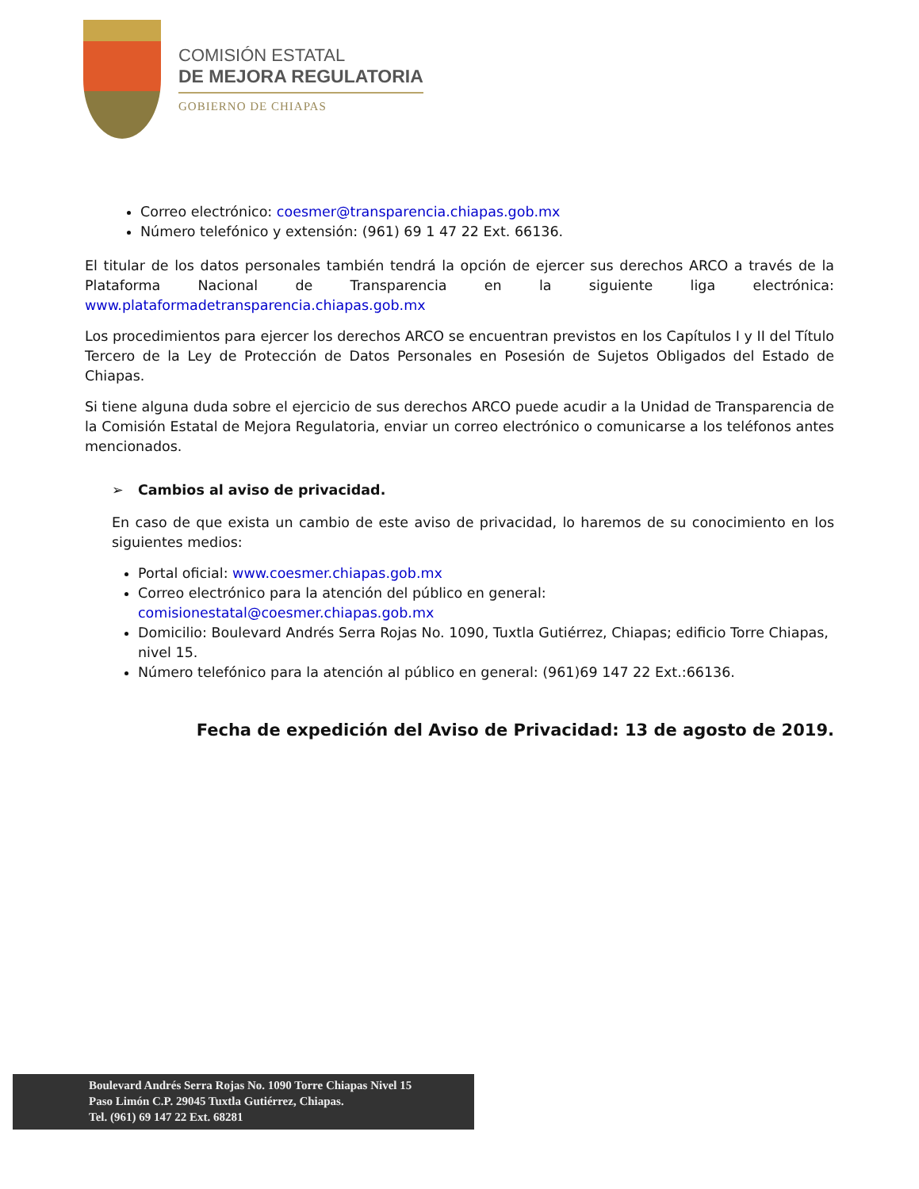COMISIÓN ESTATAL
DE MEJORA REGULATORIA
GOBIERNO DE CHIAPAS
Correo electrónico: coesmer@transparencia.chiapas.gob.mx
Número telefónico y extensión: (961) 69 1 47 22 Ext. 66136.
El titular de los datos personales también tendrá la opción de ejercer sus derechos ARCO a través de la Plataforma Nacional de Transparencia en la siguiente liga electrónica: www.plataformadetransparencia.chiapas.gob.mx
Los procedimientos para ejercer los derechos ARCO se encuentran previstos en los Capítulos I y II del Título Tercero de la Ley de Protección de Datos Personales en Posesión de Sujetos Obligados del Estado de Chiapas.
Si tiene alguna duda sobre el ejercicio de sus derechos ARCO puede acudir a la Unidad de Transparencia de la Comisión Estatal de Mejora Regulatoria, enviar un correo electrónico o comunicarse a los teléfonos antes mencionados.
➢ Cambios al aviso de privacidad.
En caso de que exista un cambio de este aviso de privacidad, lo haremos de su conocimiento en los siguientes medios:
Portal oficial: www.coesmer.chiapas.gob.mx
Correo electrónico para la atención del público en general: comisionestatal@coesmer.chiapas.gob.mx
Domicilio: Boulevard Andrés Serra Rojas No. 1090, Tuxtla Gutiérrez, Chiapas; edificio Torre Chiapas, nivel 15.
Número telefónico para la atención al público en general: (961)69 147 22 Ext.:66136.
Fecha de expedición del Aviso de Privacidad: 13 de agosto de 2019.
Boulevard Andrés Serra Rojas No. 1090 Torre Chiapas Nivel 15
Paso Limón C.P. 29045 Tuxtla Gutiérrez, Chiapas.
Tel. (961) 69 147 22 Ext. 68281